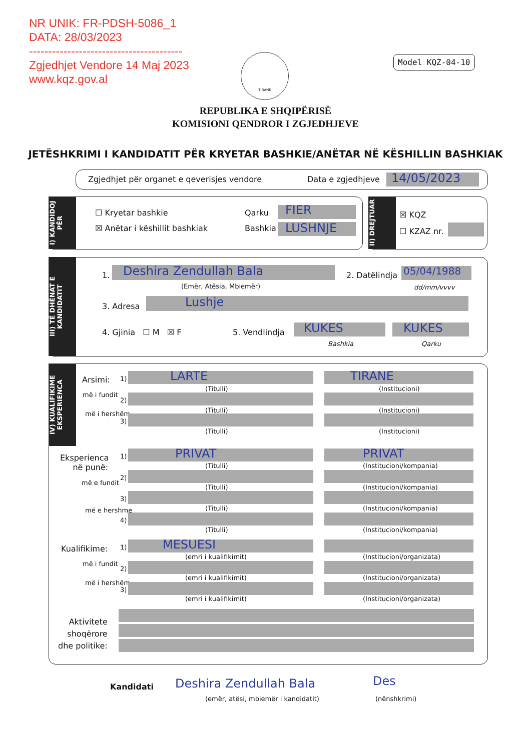NR UNIK: FR-PDSH-5086_1
DATA: 28/03/2023
----------------------------------------
Zgjedhjet Vendore 14 Maj 2023
www.kqz.gov.al
TIRANE Model KQZ-04-10
REPUBLIKA E SHQIPËRISË
KOMISIONI QENDROR I ZGJEDHJEVE
JETËSHKRIMI I KANDIDATIT PËR KRYETAR BASHKIE/ANËTAR NË KËSHILLIN BASHKIAK
Zgjedhjet për organet e qeverisjes vendore Data e zgjedhjeve 14/05/2023
I) KANDIDOJ PËR
☐ Kryetar bashkie
☒ Anëtar i këshillit bashkiak
Qarku FIER
Bashkia LUSHNJE
II) DREJTUAR
☒ KQZ
☐ KZAZ nr.
III) TË DHËNAT E KANDIDATIT
1. Deshira Zendullah Bala
(Emër, Atësia, Mbiemër)
2. Datëlindja 05/04/1988
dd/mm/vvvv
3. Adresa Lushje
4. Gjinia ☐ M ☒ F 5. Vendlindja KUKES
Bashkia
KUKES
Qarku
IV) KUALIFIKIME EKSPERIENCA
Arsimi:
më i fundit
më i hershëm
Eksperienca
në punë:
më e fundit
më e hershme
Kualifikime:
më i fundit
më i hershëm
Aktivitete
shoqërore
dhe politike:
1) LARTE
(Titulli)
TIRANE
(Institucioni)
2)
(Titulli) (Institucioni)
3)
(Titulli) (Institucioni)
1) PRIVAT
(Titulli)
PRIVAT
(Institucioni/kompania)
2)
(Titulli) (Institucioni/kompania)
3)
(Titulli) (Institucioni/kompania)
4)
(Titulli) (Institucioni/kompania)
1) MESUESI
(emri i kualifikimit) (Institucioni/organizata)
2)
(emri i kualifikimit) (Institucioni/organizata)
3)
(emri i kualifikimit) (Institucioni/organizata)
Kandidati Deshira Zendullah Bala Des
(emër, atësi, mbiemër i kandidatit) (nënshkrimi)